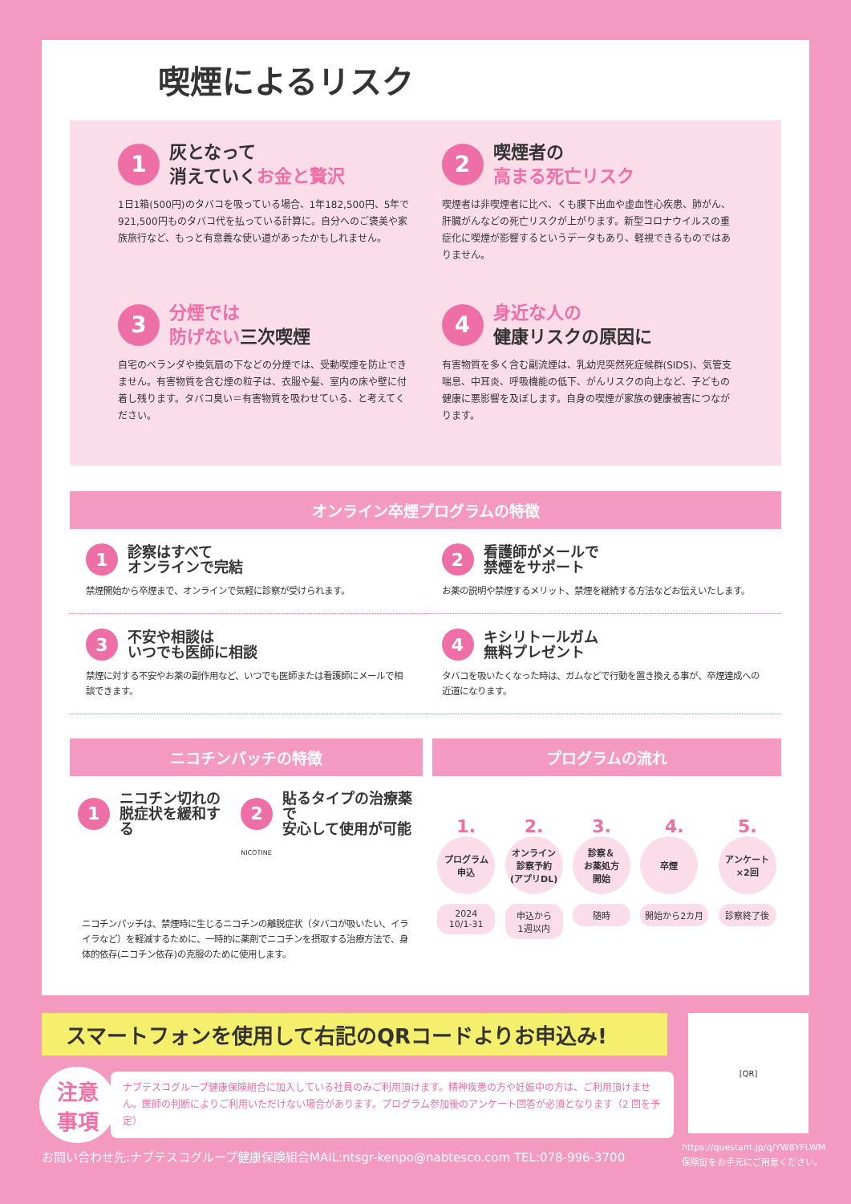喫煙によるリスク
1 灰となって
消えていくお金と贅沢
1日1箱(500円)のタバコを吸っている場合、1年182,500円、5年で921,500円ものタバコ代を払っている計算に。自分へのご褒美や家族旅行など、もっと有意義な使い道があったかもしれません。
2 喫煙者の
高まる死亡リスク
喫煙者は非喫煙者に比べ、くも膜下出血や虚血性心疾患、肺がん、肝臓がんなどの死亡リスクが上がります。新型コロナウイルスの重症化に喫煙が影響するというデータもあり、軽視できるものではありません。
3 分煙では
防げない三次喫煙
自宅のベランダや換気扇の下などの分煙では、受動喫煙を防止できません。有害物質を含む煙の粒子は、衣服や髪、室内の床や壁に付着し残ります。タバコ臭い＝有害物質を吸わせている、と考えてください。
4 身近な人の
健康リスクの原因に
有害物質を多く含む副流煙は、乳幼児突然死症候群(SIDS)、気管支喘息、中耳炎、呼吸機能の低下、がんリスクの向上など、子どもの健康に悪影響を及ぼします。自身の喫煙が家族の健康被害につながります。
オンライン卒煙プログラムの特徴
1 診察はすべて
オンラインで完結
禁煙開始から卒煙まで、オンラインで気軽に診察が受けられます。
2 看護師がメールで
禁煙をサポート
お薬の説明や禁煙するメリット、禁煙を継続する方法などお伝えいたします。
3 不安や相談は
いつでも医師に相談
禁煙に対する不安やお薬の副作用など、いつでも医師または看護師にメールで相談できます。
4 キシリトールガム
無料プレゼント
タバコを吸いたくなった時は、ガムなどで行動を置き換える事が、卒煙達成への近道になります。
ニコチンパッチの特徴
1 ニコチン切れの
脱症状を緩和する
2 貼るタイプの治療薬で
安心して使用が可能
NICOTINE
ニコチンパッチは、禁煙時に生じるニコチンの離脱症状（タバコが吸いたい、イライラなど）を軽減するために、一時的に薬剤でニコチンを摂取する治療方法で、身体的依存(ニコチン依存)の克服のために使用します。
プログラムの流れ
1.
プログラム
申込
2024
10/1-31
2.
オンライン
診察予約
(アプリDL)
申込から
1週以内
3.
診察＆
お薬処方
開始
随時
4.
卒煙
開始から2カ月
5.
アンケート
×2回
診察終了後
スマートフォンを使用して右記のQRコードよりお申込み!
注意
事項
ナブテスコグループ健康保険組合に加入している社員のみご利用頂けます。精神疾患の方や妊娠中の方は、ご利用頂けません。医師の判断によりご利用いただけない場合があります。プログラム参加後のアンケート回答が必須となります（2 回を予定）
[QR]
お問い合わせ先:ナブテスコグループ健康保険組合MAIL:ntsgr-kenpo@nabtesco.com TEL:078-996-3700
https://questant.jp/q/YW8YFLWM
保険証をお手元にご用意ください。